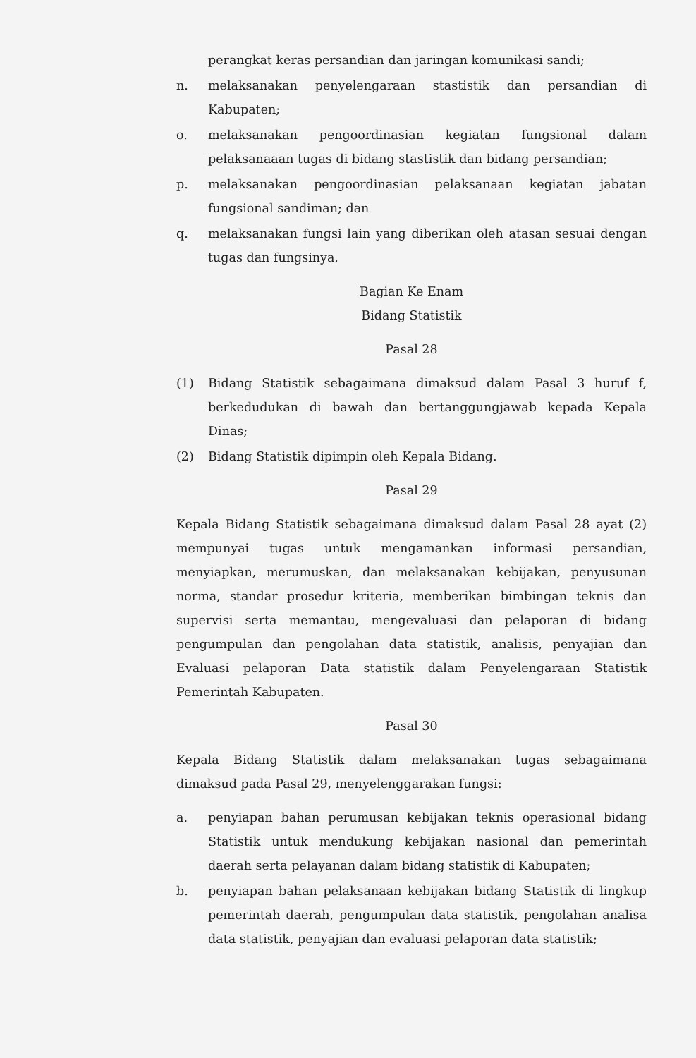perangkat keras persandian dan jaringan komunikasi sandi;
n. melaksanakan penyelengaraan stastistik dan persandian di Kabupaten;
o. melaksanakan pengoordinasian kegiatan fungsional dalam pelaksanaaan tugas di bidang stastistik dan bidang persandian;
p. melaksanakan pengoordinasian pelaksanaan kegiatan jabatan fungsional sandiman; dan
q. melaksanakan fungsi lain yang diberikan oleh atasan sesuai dengan tugas dan fungsinya.
Bagian Ke Enam
Bidang Statistik
Pasal 28
(1) Bidang Statistik sebagaimana dimaksud dalam Pasal 3 huruf f, berkedudukan di bawah dan bertanggungjawab kepada Kepala Dinas;
(2) Bidang Statistik dipimpin oleh Kepala Bidang.
Pasal 29
Kepala Bidang Statistik sebagaimana dimaksud dalam Pasal 28 ayat (2) mempunyai tugas untuk mengamankan informasi persandian, menyiapkan, merumuskan, dan melaksanakan kebijakan, penyusunan norma, standar prosedur kriteria, memberikan bimbingan teknis dan supervisi serta memantau, mengevaluasi dan pelaporan di bidang pengumpulan dan pengolahan data statistik, analisis, penyajian dan Evaluasi pelaporan Data statistik dalam Penyelengaraan Statistik Pemerintah Kabupaten.
Pasal 30
Kepala Bidang Statistik dalam melaksanakan tugas sebagaimana dimaksud pada Pasal 29, menyelenggarakan fungsi:
a. penyiapan bahan perumusan kebijakan teknis operasional bidang Statistik untuk mendukung kebijakan nasional dan pemerintah daerah serta pelayanan dalam bidang statistik di Kabupaten;
b. penyiapan bahan pelaksanaan kebijakan bidang Statistik di lingkup pemerintah daerah, pengumpulan data statistik, pengolahan analisa data statistik, penyajian dan evaluasi pelaporan data statistik;